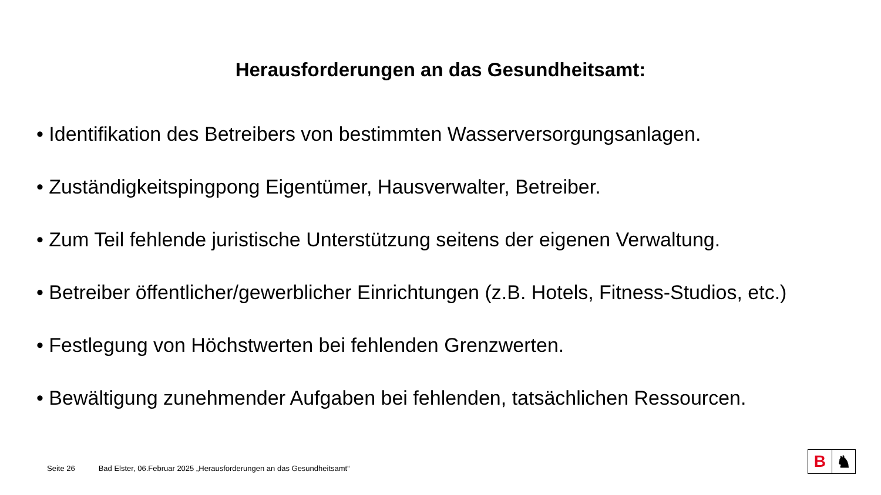Herausforderungen an das Gesundheitsamt:
• Identifikation des Betreibers von bestimmten Wasserversorgungsanlagen.
• Zuständigkeitspingpong Eigentümer, Hausverwalter, Betreiber.
• Zum Teil fehlende juristische Unterstützung seitens der eigenen Verwaltung.
• Betreiber öffentlicher/gewerblicher Einrichtungen (z.B. Hotels, Fitness-Studios, etc.)
• Festlegung von Höchstwerten bei fehlenden Grenzwerten.
• Bewältigung zunehmender Aufgaben bei fehlenden, tatsächlichen Ressourcen.
Seite 26 Bad Elster, 06.Februar 2025 „Herausforderungen an das Gesundheitsamt“
B ♞